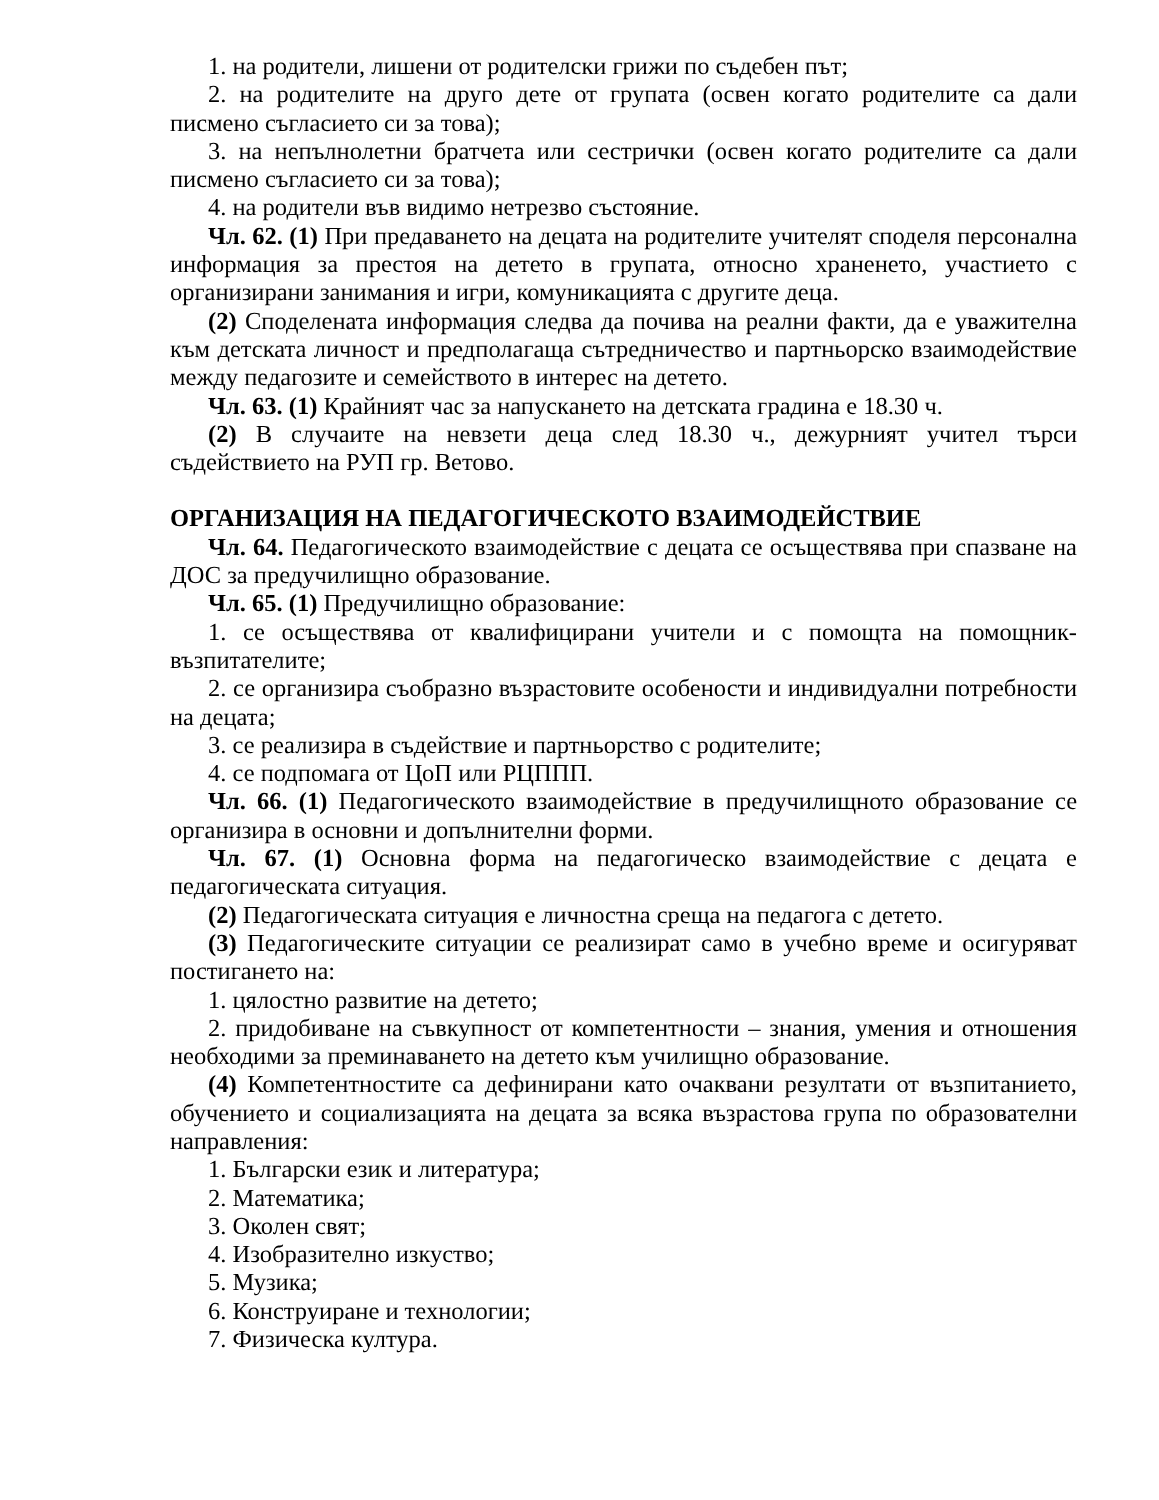1. на родители, лишени от родителски грижи по съдебен път;
2. на родителите на друго дете от групата (освен когато родителите са дали писмено съгласието си за това);
3. на непълнолетни братчета или сестрички (освен когато родителите са дали писмено съгласието си за това);
4. на родители във видимо нетрезво състояние.
Чл. 62. (1) При предаването на децата на родителите учителят споделя персонална информация за престоя на детето в групата, относно храненето, участието с организирани занимания и игри, комуникацията с другите деца.
(2) Споделената информация следва да почива на реални факти, да е уважителна към детската личност и предполагаща сътредничество и партньорско взаимодействие между педагозите и семейството в интерес на детето.
Чл. 63. (1) Крайният час за напускането на детската градина е 18.30 ч.
(2) В случаите на невзети деца след 18.30 ч., дежурният учител търси съдействието на РУП гр. Ветово.
ОРГАНИЗАЦИЯ НА ПЕДАГОГИЧЕСКОТО ВЗАИМОДЕЙСТВИЕ
Чл. 64. Педагогическото взаимодействие с децата се осъществява при спазване на ДОС за предучилищно образование.
Чл. 65. (1) Предучилищно образование:
1. се осъществява от квалифицирани учители и с помощта на помощник-възпитателите;
2. се организира съобразно възрастовите особености и индивидуални потребности на децата;
3. се реализира в съдействие и партньорство с родителите;
4. се подпомага от ЦоП или РЦППП.
Чл. 66. (1) Педагогическото взаимодействие в предучилищното образование се организира в основни и допълнителни форми.
Чл. 67. (1) Основна форма на педагогическо взаимодействие с децата е педагогическата ситуация.
(2) Педагогическата ситуация е личностна среща на педагога с детето.
(3) Педагогическите ситуации се реализират само в учебно време и осигуряват постигането на:
1. цялостно развитие на детето;
2. придобиване на съвкупност от компетентности – знания, умения и отношения необходими за преминаването на детето към училищно образование.
(4) Компетентностите са дефинирани като очаквани резултати от възпитанието, обучението и социализацията на децата за всяка възрастова група по образователни направления:
1. Български език и литература;
2. Математика;
3. Околен свят;
4. Изобразително изкуство;
5. Музика;
6. Конструиране и технологии;
7. Физическа култура.